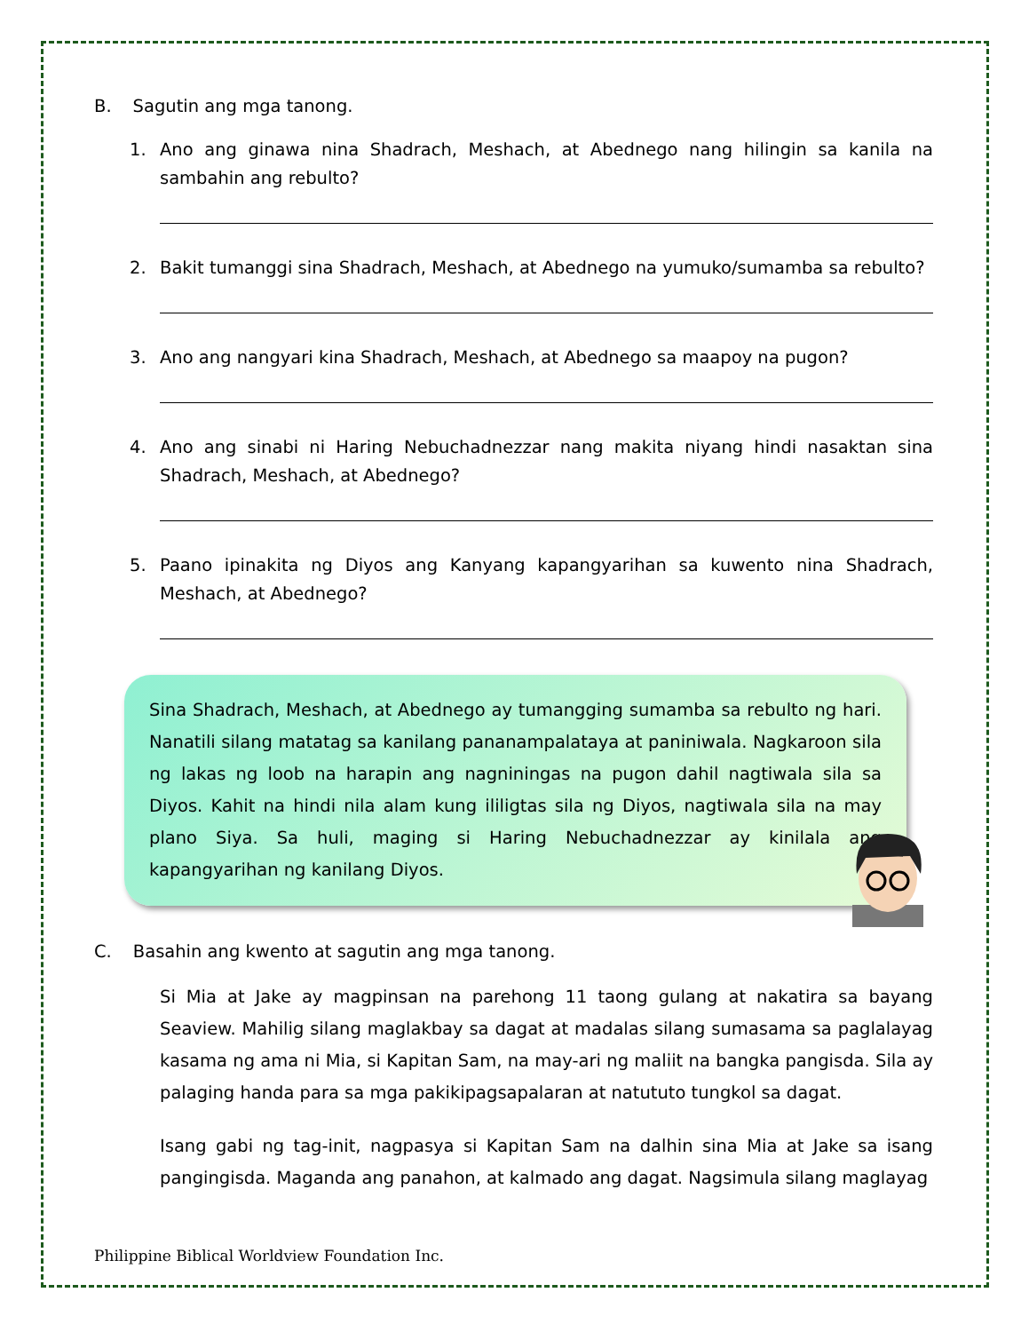B. Sagutin ang mga tanong.
1. Ano ang ginawa nina Shadrach, Meshach, at Abednego nang hilingin sa kanila na sambahin ang rebulto?
2. Bakit tumanggi sina Shadrach, Meshach, at Abednego na yumuko/sumamba sa rebulto?
3. Ano ang nangyari kina Shadrach, Meshach, at Abednego sa maapoy na pugon?
4. Ano ang sinabi ni Haring Nebuchadnezzar nang makita niyang hindi nasaktan sina Shadrach, Meshach, at Abednego?
5. Paano ipinakita ng Diyos ang Kanyang kapangyarihan sa kuwento nina Shadrach, Meshach, at Abednego?
Sina Shadrach, Meshach, at Abednego ay tumangging sumamba sa rebulto ng hari. Nanatili silang matatag sa kanilang pananampalataya at paniniwala. Nagkaroon sila ng lakas ng loob na harapin ang nagniningas na pugon dahil nagtiwala sila sa Diyos. Kahit na hindi nila alam kung ililigtas sila ng Diyos, nagtiwala sila na may plano Siya. Sa huli, maging si Haring Nebuchadnezzar ay kinilala ang kapangyarihan ng kanilang Diyos.
C. Basahin ang kwento at sagutin ang mga tanong.
Si Mia at Jake ay magpinsan na parehong 11 taong gulang at nakatira sa bayang Seaview. Mahilig silang maglakbay sa dagat at madalas silang sumasama sa paglalayag kasama ng ama ni Mia, si Kapitan Sam, na may-ari ng maliit na bangka pangisda. Sila ay palaging handa para sa mga pakikipagsapalaran at natututo tungkol sa dagat.
Isang gabi ng tag-init, nagpasya si Kapitan Sam na dalhin sina Mia at Jake sa isang pangingisda. Maganda ang panahon, at kalmado ang dagat. Nagsimula silang maglayag
Philippine Biblical Worldview Foundation Inc.